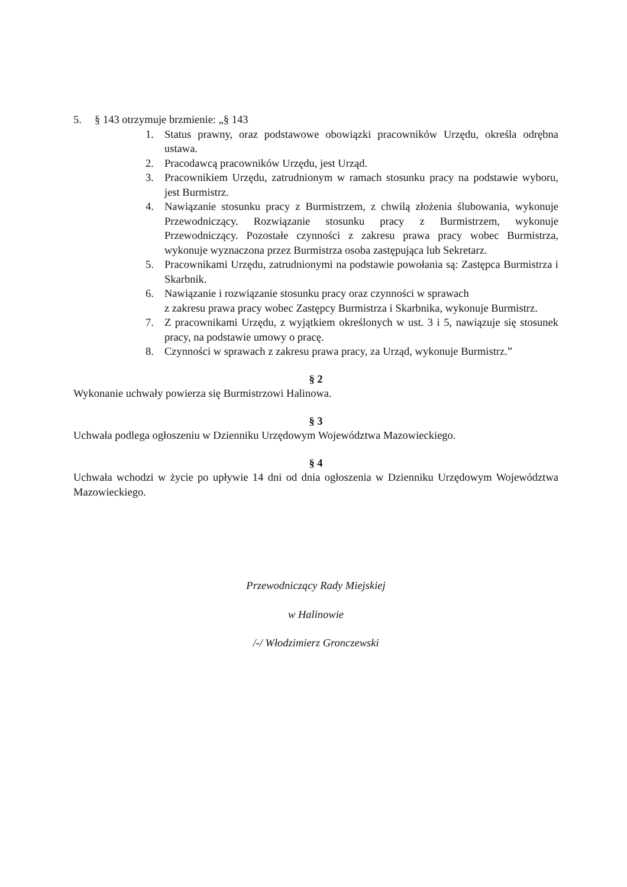5. § 143 otrzymuje brzmienie: „§ 143
1. Status prawny, oraz podstawowe obowiązki pracowników Urzędu, określa odrębna ustawa.
2. Pracodawcą pracowników Urzędu, jest Urząd.
3. Pracownikiem Urzędu, zatrudnionym w ramach stosunku pracy na podstawie wyboru, jest Burmistrz.
4. Nawiązanie stosunku pracy z Burmistrzem, z chwilą złożenia ślubowania, wykonuje Przewodniczący. Rozwiązanie stosunku pracy z Burmistrzem, wykonuje Przewodniczący. Pozostałe czynności z zakresu prawa pracy wobec Burmistrza, wykonuje wyznaczona przez Burmistrza osoba zastępująca lub Sekretarz.
5. Pracownikami Urzędu, zatrudnionymi na podstawie powołania są: Zastępca Burmistrza i Skarbnik.
6. Nawiązanie i rozwiązanie stosunku pracy oraz czynności w sprawach
z zakresu prawa pracy wobec Zastępcy Burmistrza i Skarbnika, wykonuje Burmistrz.
7. Z pracownikami Urzędu, z wyjątkiem określonych w ust. 3 i 5, nawiązuje się stosunek pracy, na podstawie umowy o pracę.
8. Czynności w sprawach z zakresu prawa pracy, za Urząd, wykonuje Burmistrz.”
§ 2
Wykonanie uchwały powierza się Burmistrzowi Halinowa.
§ 3
Uchwała podlega ogłoszeniu w Dzienniku Urzędowym Województwa Mazowieckiego.
§ 4
Uchwała wchodzi w życie po upływie 14 dni od dnia ogłoszenia w Dzienniku Urzędowym Województwa Mazowieckiego.
Przewodniczący Rady Miejskiej
w Halinowie
/-/ Włodzimierz Gronczewski